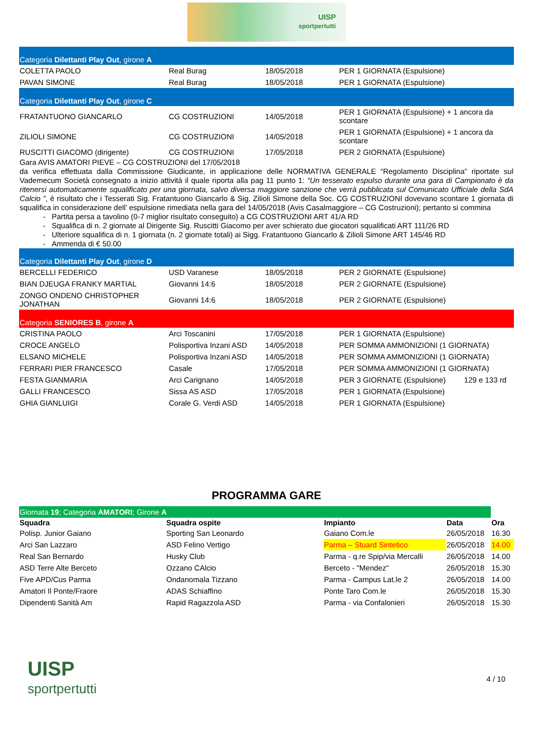UISP
sportpertutti
| Categoria Dilettanti Play Out , girone A | | | |
| COLETTA PAOLO | Real Burag | 18/05/2018 | PER 1 GIORNATA (Espulsione) |
| PAVAN SIMONE | Real Burag | 18/05/2018 | PER 1 GIORNATA (Espulsione) |
| Categoria Dilettanti Play Out , girone C | | | |
| FRATANTUONO GIANCARLO | CG COSTRUZIONI | 14/05/2018 | PER 1 GIORNATA (Espulsione) + 1 ancora da scontare |
| ZILIOLI SIMONE | CG COSTRUZIONI | 14/05/2018 | PER 1 GIORNATA (Espulsione) + 1 ancora da scontare |
| RUSCITTI GIACOMO (dirigente) | CG COSTRUZIONI | 17/05/2018 | PER 2 GIORNATA (Espulsione) |
Gara AVIS AMATORI PIEVE – CG COSTRUZIONI del 17/05/2018
da verifica effettuata dalla Commissione Giudicante, in applicazione delle NORMATIVA GENERALE “Regolamento Disciplina” riportate sul Vademecum Società consegnato a inizio attività il quale riporta alla pag 11 punto 1: “Un tesserato espulso durante una gara di Campionato è da ritenersi automaticamente squalificato per una giornata, salvo diversa maggiore sanzione che verrà pubblicata sul Comunicato Ufficiale della SdA Calcio ”, è risultato che i Tesserati Sig. Fratantuono Giancarlo & Sig. Zilioli Simone della Soc. CG COSTRUZIONI dovevano scontare 1 giornata di squalifica in considerazione dell’ espulsione rimediata nella gara del 14/05/2018 (Avis Casalmaggiore – CG Costruzioni); pertanto si commina
Partita persa a tavolino (0-7 miglior risultato conseguito) a CG COSTRUZIONI ART 41/A RD
Squalifica di n. 2 giornate al Dirigente Sig. Ruscitti Giacomo per aver schierato due giocatori squalificati ART 111/26 RD
Ulteriore squalifica di n. 1 giornata (n. 2 giornate totali) ai Sigg. Fratantuono Giancarlo & Zilioli Simone ART 145/46 RD
Ammenda di € 50.00
| Categoria Dilettanti Play Out , girone D | | | | |
| BERCELLI FEDERICO | USD Varanese | 18/05/2018 | PER 2 GIORNATE (Espulsione) | |
| BIAN DJEUGA FRANKY MARTIAL | Giovanni 14:6 | 18/05/2018 | PER 2 GIORNATE (Espulsione) | |
| ZONGO ONDENO CHRISTOPHER JONATHAN | Giovanni 14:6 | 18/05/2018 | PER 2 GIORNATE (Espulsione) | |
| Categoria SENIORES B , girone A | | | | |
| CRISTINA PAOLO | Arci Toscanini | 17/05/2018 | PER 1 GIORNATA (Espulsione) | |
| CROCE ANGELO | Polisportiva Inzani ASD | 14/05/2018 | PER SOMMA AMMONIZIONI (1 GIORNATA) | |
| ELSANO MICHELE | Polisportiva Inzani ASD | 14/05/2018 | PER SOMMA AMMONIZIONI (1 GIORNATA) | |
| FERRARI PIER FRANCESCO | Casale | 17/05/2018 | PER SOMMA AMMONIZIONI (1 GIORNATA) | |
| FESTA GIANMARIA | Arci Carignano | 14/05/2018 | PER 3 GIORNATE (Espulsione) | 129 e 133 rd |
| GALLI FRANCESCO | Sissa AS ASD | 17/05/2018 | PER 1 GIORNATA (Espulsione) | |
| GHIA GIANLUIGI | Corale G. Verdi ASD | 14/05/2018 | PER 1 GIORNATA (Espulsione) | |
PROGRAMMA GARE
| Giornata 19 ; Categoria AMATORI ; Girone A | | | | |
| Squadra | Squadra ospite | Impianto | Data | Ora |
| Polisp. Junior Gaiano | Sporting San Leonardo | Gaiano Com.le | 26/05/2018 | 16.30 |
| Arci San Lazzaro | ASD Felino Vertigo | Parma – Stuard Sintetico | 26/05/2018 | 14.00 |
| Real San Bernardo | Husky Club | Parma - q.re Spip/via Mercalli | 26/05/2018 | 14.00 |
| ASD Terre Alte Berceto | Ozzano CAlcio | Berceto - "Mendez" | 26/05/2018 | 15.30 |
| Five APD/Cus Parma | Ondanomala Tizzano | Parma - Campus Lat.le 2 | 26/05/2018 | 14.00 |
| Amatori Il Ponte/Fraore | ADAS Schiaffino | Ponte Taro Com.le | 26/05/2018 | 15.30 |
| Dipendenti Sanità Am | Rapid Ragazzola ASD | Parma - via Confalonieri | 26/05/2018 | 15.30 |
UISP
sportpertutti
4 / 10